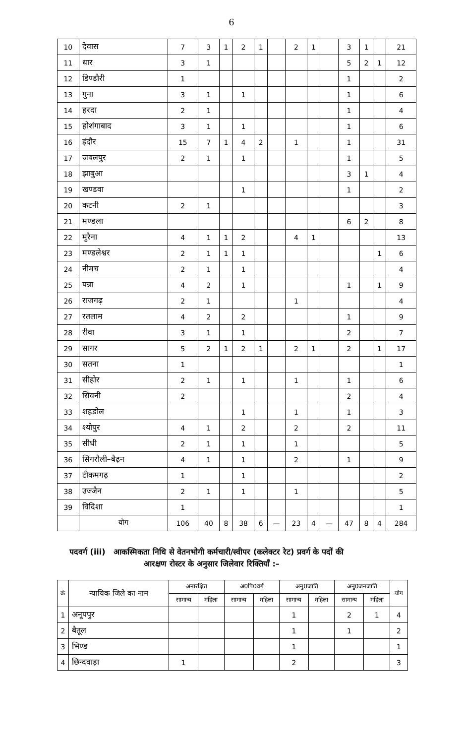6
| 10 | देवास | 7 | 3 | 1 | 2 | 1 | | 2 | 1 | | 3 | 1 | | 21 |
| 11 | धार | 3 | 1 | | | | | | | | 5 | 2 | 1 | 12 |
| 12 | डिण्डौरी | 1 | | | | | | | | | 1 | | | 2 |
| 13 | गुना | 3 | 1 | | 1 | | | | | | 1 | | | 6 |
| 14 | हरदा | 2 | 1 | | | | | | | | 1 | | | 4 |
| 15 | होशंगाबाद | 3 | 1 | | 1 | | | | | | 1 | | | 6 |
| 16 | इंदौर | 15 | 7 | 1 | 4 | 2 | | 1 | | | 1 | | | 31 |
| 17 | जबलपुर | 2 | 1 | | 1 | | | | | | 1 | | | 5 |
| 18 | झाबुआ | | | | | | | | | | 3 | 1 | | 4 |
| 19 | खण्डवा | | | | 1 | | | | | | 1 | | | 2 |
| 20 | कटनी | 2 | 1 | | | | | | | | | | | 3 |
| 21 | मण्डला | | | | | | | | | | 6 | 2 | | 8 |
| 22 | मुरैना | 4 | 1 | 1 | 2 | | | 4 | 1 | | | | | 13 |
| 23 | मण्डलेश्वर | 2 | 1 | 1 | 1 | | | | | | | | 1 | 6 |
| 24 | नीमच | 2 | 1 | | 1 | | | | | | | | | 4 |
| 25 | पन्ना | 4 | 2 | | 1 | | | | | | 1 | | 1 | 9 |
| 26 | राजगढ़ | 2 | 1 | | | | | 1 | | | | | | 4 |
| 27 | रतलाम | 4 | 2 | | 2 | | | | | | 1 | | | 9 |
| 28 | रीवा | 3 | 1 | | 1 | | | | | | 2 | | | 7 |
| 29 | सागर | 5 | 2 | 1 | 2 | 1 | | 2 | 1 | | 2 | | 1 | 17 |
| 30 | सतना | 1 | | | | | | | | | | | | 1 |
| 31 | सीहोर | 2 | 1 | | 1 | | | 1 | | | 1 | | | 6 |
| 32 | सिवनी | 2 | | | | | | | | | 2 | | | 4 |
| 33 | शहडोल | | | | 1 | | | 1 | | | 1 | | | 3 |
| 34 | श्योपुर | 4 | 1 | | 2 | | | 2 | | | 2 | | | 11 |
| 35 | सीधी | 2 | 1 | | 1 | | | 1 | | | | | | 5 |
| 36 | सिंगरौली–बैढ़न | 4 | 1 | | 1 | | | 2 | | | 1 | | | 9 |
| 37 | टीकमगढ़ | 1 | | | 1 | | | | | | | | | 2 |
| 38 | उज्जैन | 2 | 1 | | 1 | | | 1 | | | | | | 5 |
| 39 | विदिशा | 1 | | | | | | | | | | | | 1 |
| | योग | 106 | 40 | 8 | 38 | 6 | — | 23 | 4 | — | 47 | 8 | 4 | 284 |
पदवर्ग (iii) आकस्मिकता निधि से वेतनभोगी कर्मचारी/स्वीपर (कलेक्टर रेट) प्रवर्ग के पदों की
आरक्षण रोस्टर के अनुसार जिलेवार रिक्तियाँ :–
| क्रं | न्यायिक जिले का नाम | अनारक्षित | | अ0पि0वर्ग | | अनु0जाति | | अनु0जनजाति | | योग |
| --- | --- | --- | --- | --- | --- | --- | --- | --- | --- | --- |
| | | सामान्य | महिला | सामान्य | महिला | सामान्य | महिला | सामान्य | महिला | |
| 1 | अनूपपुर | | | | | 1 | | 2 | 1 | 4 |
| 2 | बैतूल | | | | | 1 | | 1 | | 2 |
| 3 | भिण्ड | | | | | 1 | | | | 1 |
| 4 | छिन्दवाड़ा | 1 | | | | 2 | | | | 3 |